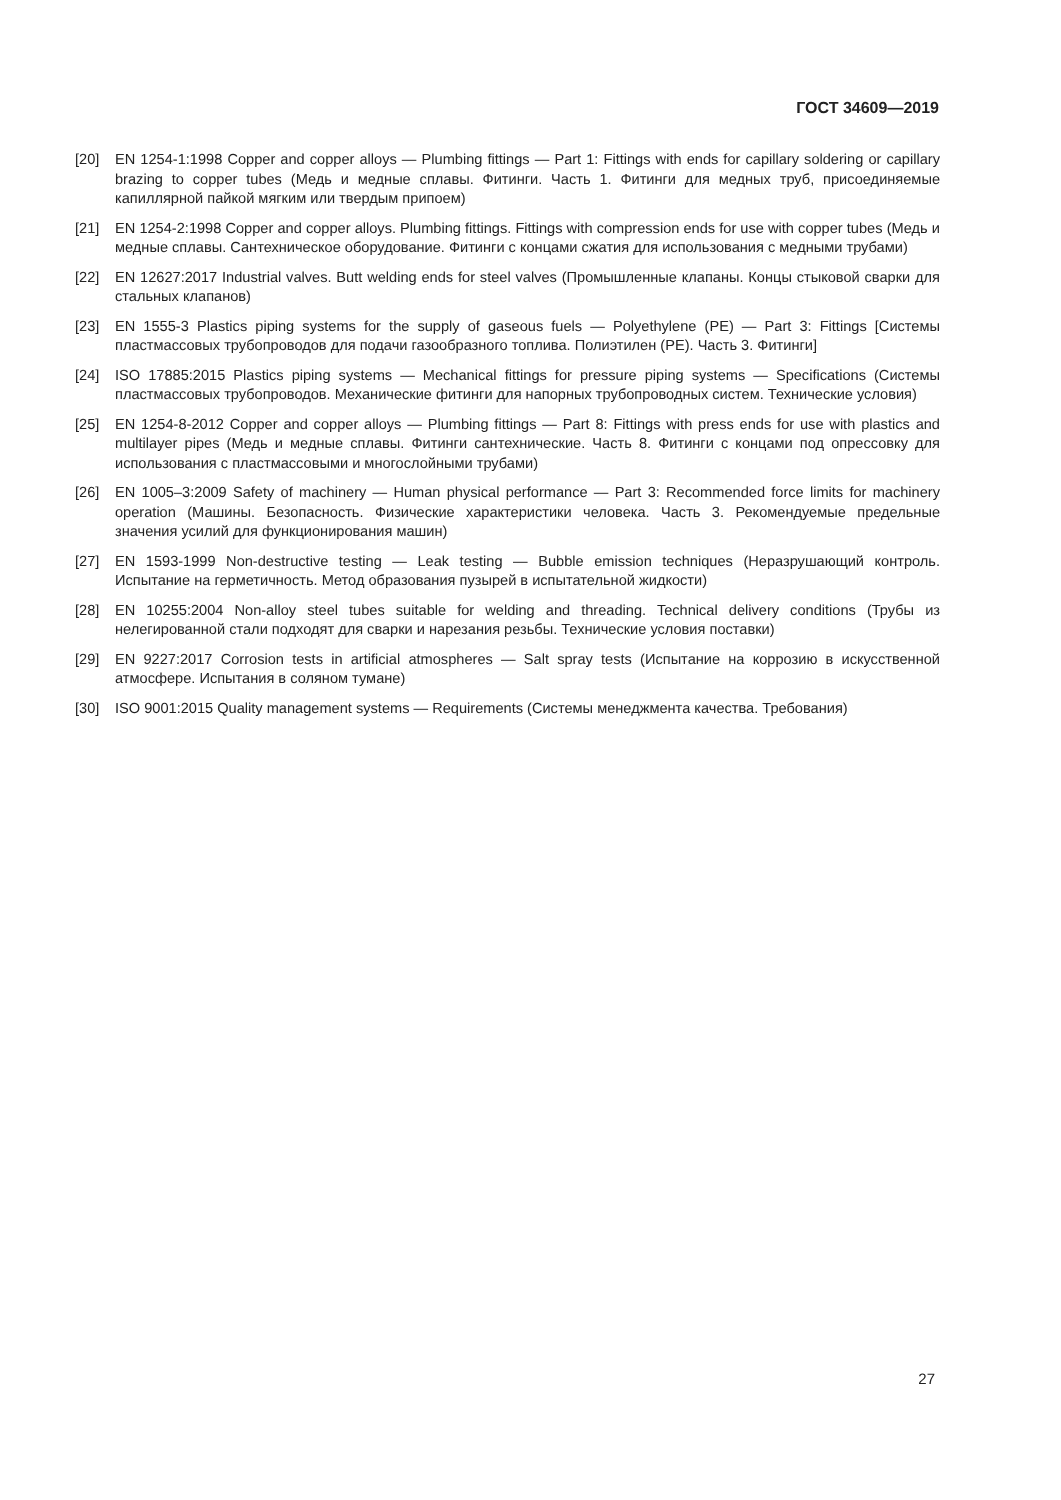ГОСТ 34609—2019
[20] EN 1254-1:1998 Copper and copper alloys — Plumbing fittings — Part 1: Fittings with ends for capillary soldering or capillary brazing to copper tubes (Медь и медные сплавы. Фитинги. Часть 1. Фитинги для медных труб, присоединяемые капиллярной пайкой мягким или твердым припоем)
[21] EN 1254-2:1998 Copper and copper alloys. Plumbing fittings. Fittings with compression ends for use with copper tubes (Медь и медные сплавы. Сантехническое оборудование. Фитинги с концами сжатия для использования с медными трубами)
[22] EN 12627:2017 Industrial valves. Butt welding ends for steel valves (Промышленные клапаны. Концы стыковой сварки для стальных клапанов)
[23] EN 1555-3 Plastics piping systems for the supply of gaseous fuels — Polyethylene (PE) — Part 3: Fittings [Системы пластмассовых трубопроводов для подачи газообразного топлива. Полиэтилен (PE). Часть 3. Фитинги]
[24] ISO 17885:2015 Plastics piping systems — Mechanical fittings for pressure piping systems — Specifications (Системы пластмассовых трубопроводов. Механические фитинги для напорных трубопроводных систем. Технические условия)
[25] EN 1254-8-2012 Copper and copper alloys — Plumbing fittings — Part 8: Fittings with press ends for use with plastics and multilayer pipes (Медь и медные сплавы. Фитинги сантехнические. Часть 8. Фитинги с концами под опрессовку для использования с пластмассовыми и многослойными трубами)
[26] EN 1005–3:2009 Safety of machinery — Human physical performance — Part 3: Recommended force limits for machinery operation (Машины. Безопасность. Физические характеристики человека. Часть 3. Рекомендуемые предельные значения усилий для функционирования машин)
[27] EN 1593-1999 Non-destructive testing — Leak testing — Bubble emission techniques (Неразрушающий контроль. Испытание на герметичность. Метод образования пузырей в испытательной жидкости)
[28] EN 10255:2004 Non-alloy steel tubes suitable for welding and threading. Technical delivery conditions (Трубы из нелегированной стали подходят для сварки и нарезания резьбы. Технические условия поставки)
[29] EN 9227:2017 Corrosion tests in artificial atmospheres — Salt spray tests (Испытание на коррозию в искусственной атмосфере. Испытания в соляном тумане)
[30] ISO 9001:2015 Quality management systems — Requirements (Системы менеджмента качества. Требования)
27